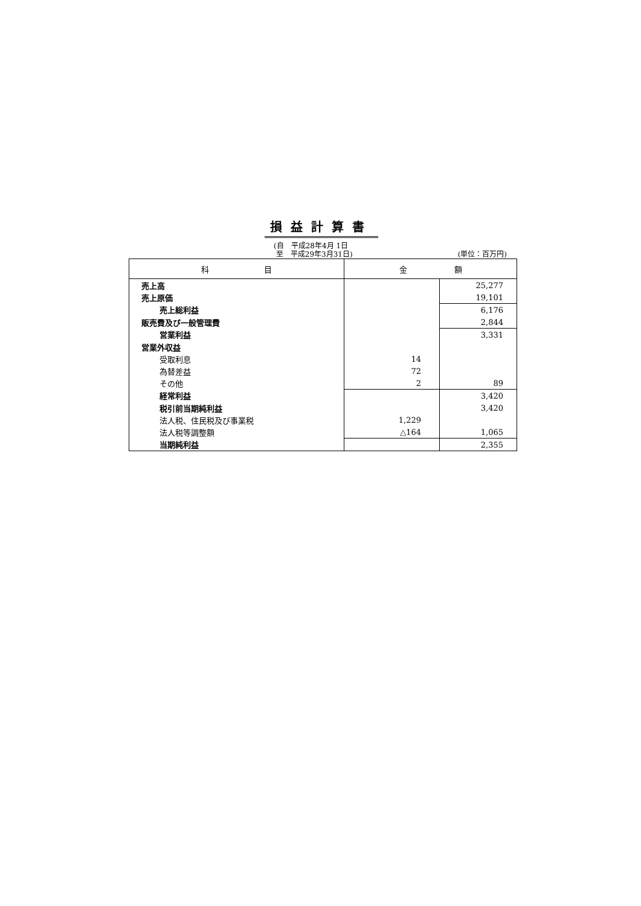損益計算書
(自　平成28年4月 1日
至　平成29年3月31日)
(単位：百万円)
| 科 目 | 金 額 | |
| --- | --- | --- |
| 売上高 | | 25,277 |
| 売上原価 | | 19,101 |
| 売上総利益 | | 6,176 |
| 販売費及び一般管理費 | | 2,844 |
| 営業利益 | | 3,331 |
| 営業外収益 | | |
| 受取利息 | 14 | |
| 為替差益 | 72 | |
| その他 | 2 | 89 |
| 経常利益 | | 3,420 |
| 税引前当期純利益 | | 3,420 |
| 法人税、住民税及び事業税 | 1,229 | |
| 法人税等調整額 | △164 | 1,065 |
| 当期純利益 | | 2,355 |